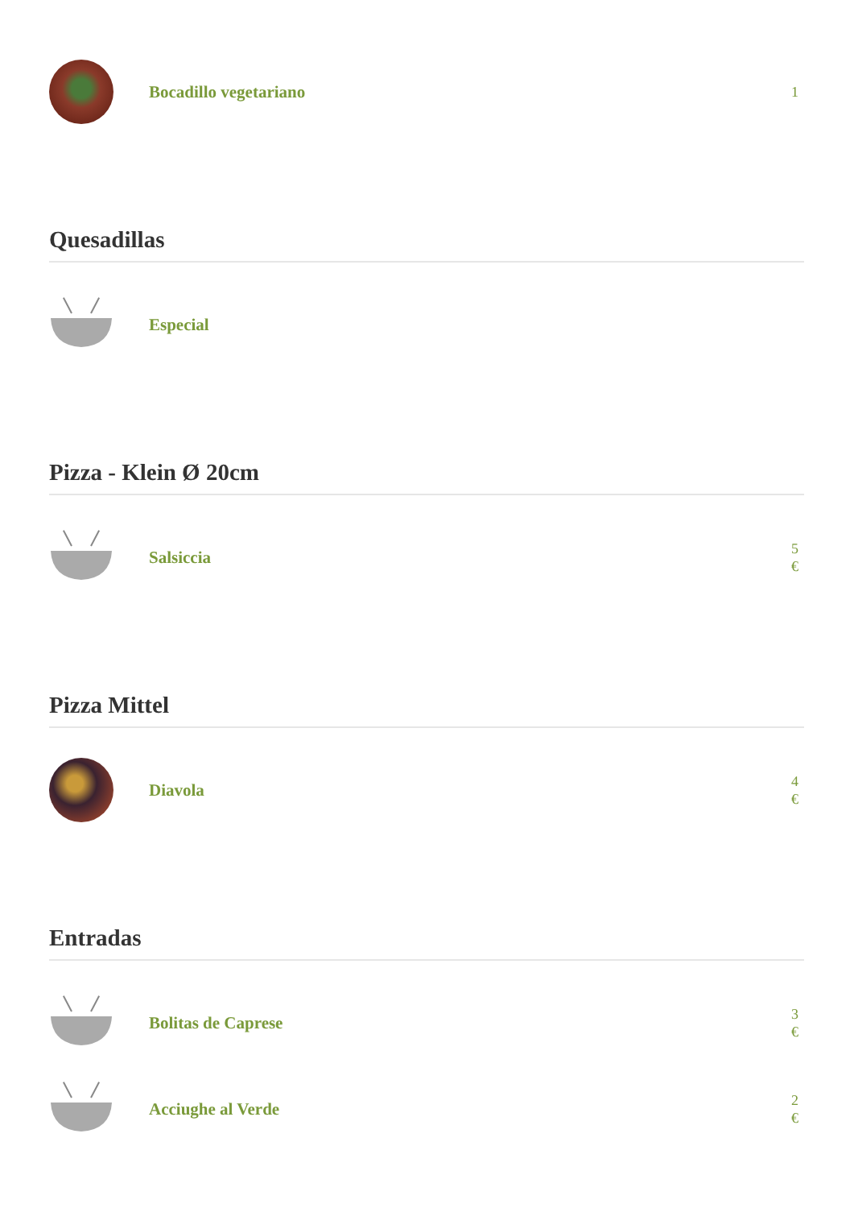Bocadillo vegetariano
1
Quesadillas
Especial
Pizza - Klein Ø 20cm
Salsiccia
5
€
Pizza Mittel
Diavola
4
€
Entradas
Bolitas de Caprese
3
€
Acciughe al Verde
2
€